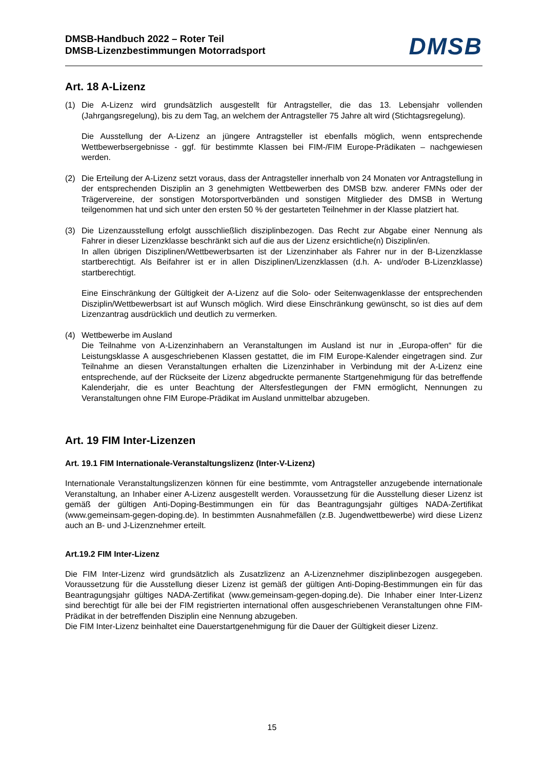DMSB-Handbuch 2022 – Roter Teil
DMSB-Lizenzbestimmungen Motorradsport
DMSB
Art. 18 A-Lizenz
(1) Die A-Lizenz wird grundsätzlich ausgestellt für Antragsteller, die das 13. Lebensjahr vollenden (Jahrgangsregelung), bis zu dem Tag, an welchem der Antragsteller 75 Jahre alt wird (Stichtagsregelung).
Die Ausstellung der A-Lizenz an jüngere Antragsteller ist ebenfalls möglich, wenn entsprechende Wettbewerbsergebnisse - ggf. für bestimmte Klassen bei FIM-/FIM Europe-Prädikaten – nachgewiesen werden.
(2) Die Erteilung der A-Lizenz setzt voraus, dass der Antragsteller innerhalb von 24 Monaten vor Antragstellung in der entsprechenden Disziplin an 3 genehmigten Wettbewerben des DMSB bzw. anderer FMNs oder der Trägervereine, der sonstigen Motorsportverbänden und sonstigen Mitglieder des DMSB in Wertung teilgenommen hat und sich unter den ersten 50 % der gestarteten Teilnehmer in der Klasse platziert hat.
(3) Die Lizenzausstellung erfolgt ausschließlich disziplinbezogen. Das Recht zur Abgabe einer Nennung als Fahrer in dieser Lizenzklasse beschränkt sich auf die aus der Lizenz ersichtliche(n) Disziplin/en.
In allen übrigen Disziplinen/Wettbewerbsarten ist der Lizenzinhaber als Fahrer nur in der B-Lizenzklasse startberechtigt. Als Beifahrer ist er in allen Disziplinen/Lizenzklassen (d.h. A- und/oder B-Lizenzklasse) startberechtigt.
Eine Einschränkung der Gültigkeit der A-Lizenz auf die Solo- oder Seitenwagenklasse der entsprechenden Disziplin/Wettbewerbsart ist auf Wunsch möglich. Wird diese Einschränkung gewünscht, so ist dies auf dem Lizenzantrag ausdrücklich und deutlich zu vermerken.
(4) Wettbewerbe im Ausland
Die Teilnahme von A-Lizenzinhabern an Veranstaltungen im Ausland ist nur in „Europa-offen“ für die Leistungsklasse A ausgeschriebenen Klassen gestattet, die im FIM Europe-Kalender eingetragen sind. Zur Teilnahme an diesen Veranstaltungen erhalten die Lizenzinhaber in Verbindung mit der A-Lizenz eine entsprechende, auf der Rückseite der Lizenz abgedruckte permanente Startgenehmigung für das betreffende Kalenderjahr, die es unter Beachtung der Altersfestlegungen der FMN ermöglicht, Nennungen zu Veranstaltungen ohne FIM Europe-Prädikat im Ausland unmittelbar abzugeben.
Art. 19 FIM Inter-Lizenzen
Art. 19.1 FIM Internationale-Veranstaltungslizenz (Inter-V-Lizenz)
Internationale Veranstaltungslizenzen können für eine bestimmte, vom Antragsteller anzugebende internationale Veranstaltung, an Inhaber einer A-Lizenz ausgestellt werden. Voraussetzung für die Ausstellung dieser Lizenz ist gemäß der gültigen Anti-Doping-Bestimmungen ein für das Beantragungsjahr gültiges NADA-Zertifikat (www.gemeinsam-gegen-doping.de). In bestimmten Ausnahmefällen (z.B. Jugendwettbewerbe) wird diese Lizenz auch an B- und J-Lizenznehmer erteilt.
Art.19.2 FIM Inter-Lizenz
Die FIM Inter-Lizenz wird grundsätzlich als Zusatzlizenz an A-Lizenznehmer disziplinbezogen ausgegeben. Voraussetzung für die Ausstellung dieser Lizenz ist gemäß der gültigen Anti-Doping-Bestimmungen ein für das Beantragungsjahr gültiges NADA-Zertifikat (www.gemeinsam-gegen-doping.de). Die Inhaber einer Inter-Lizenz sind berechtigt für alle bei der FIM registrierten international offen ausgeschriebenen Veranstaltungen ohne FIM-Prädikat in der betreffenden Disziplin eine Nennung abzugeben.
Die FIM Inter-Lizenz beinhaltet eine Dauerstartgenehmigung für die Dauer der Gültigkeit dieser Lizenz.
15